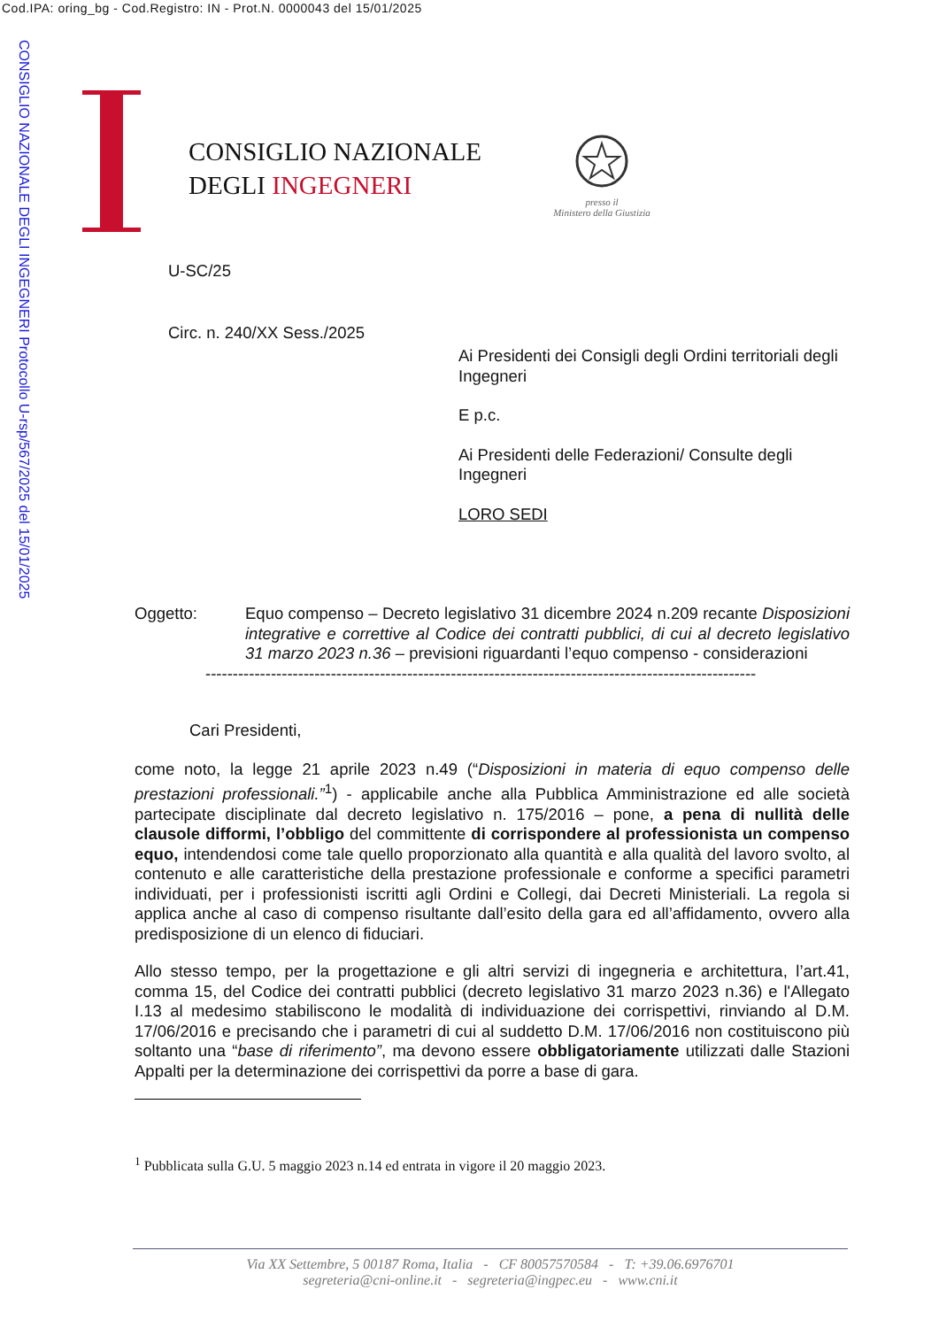Cod.IPA: oring_bg - Cod.Registro: IN - Prot.N. 0000043 del 15/01/2025
CONSIGLIO NAZIONALE DEGLI INGEGNERI Protocollo U-rsp/567/2025 del 15/01/2025
CONSIGLIO NAZIONALE
DEGLI INGEGNERI
presso il
Ministero della Giustizia
U-SC/25
Circ. n. 240/XX Sess./2025
Ai Presidenti dei Consigli degli Ordini territoriali degli Ingegneri
E p.c.
Ai Presidenti delle Federazioni/ Consulte degli Ingegneri
LORO SEDI
Oggetto:
Equo compenso – Decreto legislativo 31 dicembre 2024 n.209 recante Disposizioni integrative e correttive al Codice dei contratti pubblici, di cui al decreto legislativo 31 marzo 2023 n.36 – previsioni riguardanti l’equo compenso - considerazioni
-----------------------------------------------------------------------------------------------------
Cari Presidenti,
come noto, la legge 21 aprile 2023 n.49 (“Disposizioni in materia di equo compenso delle prestazioni professionali.”<sup>1</sup>) - applicabile anche alla Pubblica Amministrazione ed alle società partecipate disciplinate dal decreto legislativo n. 175/2016 – pone, a pena di nullità delle clausole difformi, l’obbligo del committente di corrispondere al professionista un compenso equo, intendendosi come tale quello proporzionato alla quantità e alla qualità del lavoro svolto, al contenuto e alle caratteristiche della prestazione professionale e conforme a specifici parametri individuati, per i professionisti iscritti agli Ordini e Collegi, dai Decreti Ministeriali. La regola si applica anche al caso di compenso risultante dall’esito della gara ed all’affidamento, ovvero alla predisposizione di un elenco di fiduciari.
Allo stesso tempo, per la progettazione e gli altri servizi di ingegneria e architettura, l’art.41, comma 15, del Codice dei contratti pubblici (decreto legislativo 31 marzo 2023 n.36) e l'Allegato I.13 al medesimo stabiliscono le modalità di individuazione dei corrispettivi, rinviando al D.M. 17/06/2016 e precisando che i parametri di cui al suddetto D.M. 17/06/2016 non costituiscono più soltanto una “base di riferimento”, ma devono essere obbligatoriamente utilizzati dalle Stazioni Appalti per la determinazione dei corrispettivi da porre a base di gara.
<sup>1</sup> Pubblicata sulla G.U. 5 maggio 2023 n.14 ed entrata in vigore il 20 maggio 2023.
Via XX Settembre, 5 00187 Roma, Italia - CF 80057570584 - T: +39.06.6976701
segreteria@cni-online.it - segreteria@ingpec.eu - www.cni.it